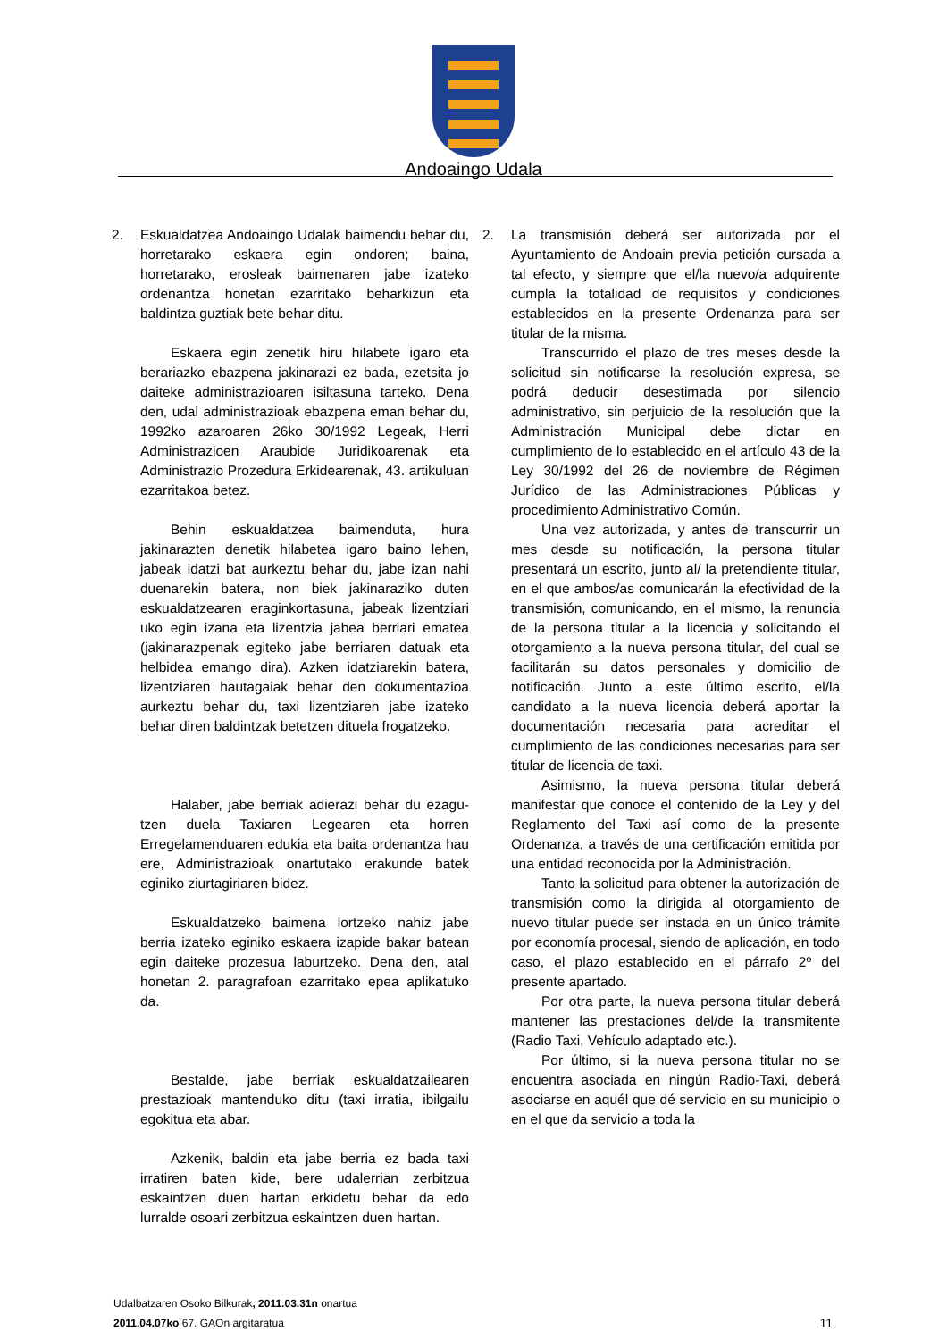Andoaingo Udala
2. Eskualdatzea Andoaingo Udalak baimendu behar du, horretarako eskaera egin ondoren; baina, horretarako, erosleak baimenaren jabe izateko ordenantza honetan ezarritako beharkizun eta baldintza guztiak bete behar ditu.
Eskaera egin zenetik hiru hilabete igaro eta berariazko ebazpena jakinarazi ez bada, ezetsita jo daiteke administrazioaren isiltasuna tarteko. Dena den, udal administrazioak ebazpena eman behar du, 1992ko azaroaren 26ko 30/1992 Legeak, Herri Administrazioen Araubide Juridikoarenak eta Administrazio Prozedura Erkidearenak, 43. artikuluan ezarritakoa betez.
Behin eskualdatzea baimenduta, hura jakinarazten denetik hilabetea igaro baino lehen, jabeak idatzi bat aurkeztu behar du, jabe izan nahi duenarekin batera, non biek jakinaraziko duten eskualdatzearen eraginkortasuna, jabeak lizentziari uko egin izana eta lizentzia jabea berriari ematea (jakinarazpenak egiteko jabe berriaren datuak eta helbidea emango dira). Azken idatziarekin batera, lizentziaren hautagaiak behar den dokumentazioa aurkeztu behar du, taxi lizentziaren jabe izateko behar diren baldintzak betetzen dituela frogatzeko.
Halaber, jabe berriak adierazi behar du ezagu-tzen duela Taxiaren Legearen eta horren Erregelamenduaren edukia eta baita ordenantza hau ere, Administrazioak onartutako erakunde batek eginiko ziurtagiriaren bidez.
Eskualdatzeko baimena lortzeko nahiz jabe berria izateko eginiko eskaera izapide bakar batean egin daiteke prozesua laburtzeko. Dena den, atal honetan 2. paragrafoan ezarritako epea aplikatuko da.
Bestalde, jabe berriak eskualdatzailearen prestazioak mantenduko ditu (taxi irratia, ibilgailu egokitua eta abar.
Azkenik, baldin eta jabe berria ez bada taxi irratiren baten kide, bere udalerrian zerbitzua eskaintzen duen hartan erkidetu behar da edo lurralde osoari zerbitzua eskaintzen duen hartan.
2. La transmisión deberá ser autorizada por el Ayuntamiento de Andoain previa petición cursada a tal efecto, y siempre que el/la nuevo/a adquirente cumpla la totalidad de requisitos y condiciones establecidos en la presente Ordenanza para ser titular de la misma.
Transcurrido el plazo de tres meses desde la solicitud sin notificarse la resolución expresa, se podrá deducir desestimada por silencio administrativo, sin perjuicio de la resolución que la Administración Municipal debe dictar en cumplimiento de lo establecido en el artículo 43 de la Ley 30/1992 del 26 de noviembre de Régimen Jurídico de las Administraciones Públicas y procedimiento Administrativo Común.
Una vez autorizada, y antes de transcurrir un mes desde su notificación, la persona titular presentará un escrito, junto al/ la pretendiente titular, en el que ambos/as comunicarán la efectividad de la transmisión, comunicando, en el mismo, la renuncia de la persona titular a la licencia y solicitando el otorgamiento a la nueva persona titular, del cual se facilitarán su datos personales y domicilio de notificación. Junto a este último escrito, el/la candidato a la nueva licencia deberá aportar la documentación necesaria para acreditar el cumplimiento de las condiciones necesarias para ser titular de licencia de taxi.
Asimismo, la nueva persona titular deberá manifestar que conoce el contenido de la Ley y del Reglamento del Taxi así como de la presente Ordenanza, a través de una certificación emitida por una entidad reconocida por la Administración.
Tanto la solicitud para obtener la autorización de transmisión como la dirigida al otorgamiento de nuevo titular puede ser instada en un único trámite por economía procesal, siendo de aplicación, en todo caso, el plazo establecido en el párrafo 2º del presente apartado.
Por otra parte, la nueva persona titular deberá mantener las prestaciones del/de la transmitente (Radio Taxi, Vehículo adaptado etc.).
Por último, si la nueva persona titular no se encuentra asociada en ningún Radio-Taxi, deberá asociarse en aquél que dé servicio en su municipio o en el que da servicio a toda la
Udalbatzaren Osoko Bilkurak, 2011.03.31n onartua
2011.04.07ko 67. GAOn argitaratua
11